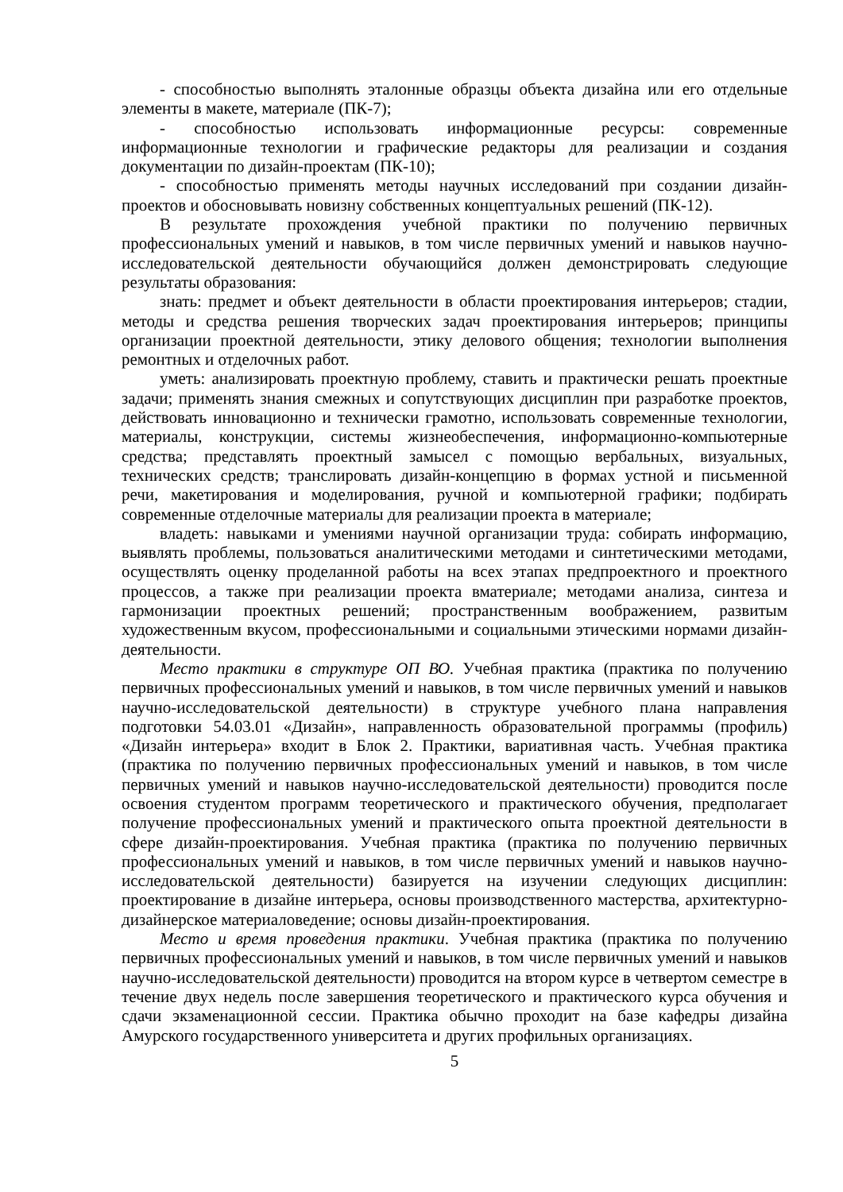- способностью выполнять эталонные образцы объекта дизайна или его отдельные элементы в макете, материале (ПК-7);
- способностью использовать информационные ресурсы: современные информационные технологии и графические редакторы для реализации и создания документации по дизайн-проектам (ПК-10);
- способностью применять методы научных исследований при создании дизайн-проектов и обосновывать новизну собственных концептуальных решений (ПК-12).
В результате прохождения учебной практики по получению первичных профессиональных умений и навыков, в том числе первичных умений и навыков научно-исследовательской деятельности обучающийся должен демонстрировать следующие результаты образования:
знать: предмет и объект деятельности в области проектирования интерьеров; стадии, методы и средства решения творческих задач проектирования интерьеров; принципы организации проектной деятельности, этику делового общения; технологии выполнения ремонтных и отделочных работ.
уметь: анализировать проектную проблему, ставить и практически решать проектные задачи; применять знания смежных и сопутствующих дисциплин при разработке проектов, действовать инновационно и технически грамотно, использовать современные технологии, материалы, конструкции, системы жизнеобеспечения, информационно-компьютерные средства; представлять проектный замысел с помощью вербальных, визуальных, технических средств; транслировать дизайн-концепцию в формах устной и письменной речи, макетирования и моделирования, ручной и компьютерной графики; подбирать современные отделочные материалы для реализации проекта в материале;
владеть: навыками и умениями научной организации труда: собирать информацию, выявлять проблемы, пользоваться аналитическими методами и синтетическими методами, осуществлять оценку проделанной работы на всех этапах предпроектного и проектного процессов, а также при реализации проекта вматериале; методами анализа, синтеза и гармонизации проектных решений; пространственным воображением, развитым художественным вкусом, профессиональными и социальными этическими нормами дизайн-деятельности.
Место практики в структуре ОП ВО. Учебная практика (практика по получению первичных профессиональных умений и навыков, в том числе первичных умений и навыков научно-исследовательской деятельности) в структуре учебного плана направления подготовки 54.03.01 «Дизайн», направленность образовательной программы (профиль) «Дизайн интерьера» входит в Блок 2. Практики, вариативная часть. Учебная практика (практика по получению первичных профессиональных умений и навыков, в том числе первичных умений и навыков научно-исследовательской деятельности) проводится после освоения студентом программ теоретического и практического обучения, предполагает получение профессиональных умений и практического опыта проектной деятельности в сфере дизайн-проектирования. Учебная практика (практика по получению первичных профессиональных умений и навыков, в том числе первичных умений и навыков научно-исследовательской деятельности) базируется на изучении следующих дисциплин: проектирование в дизайне интерьера, основы производственного мастерства, архитектурно-дизайнерское материаловедение; основы дизайн-проектирования.
Место и время проведения практики. Учебная практика (практика по получению первичных профессиональных умений и навыков, в том числе первичных умений и навыков научно-исследовательской деятельности) проводится на втором курсе в четвертом семестре в течение двух недель после завершения теоретического и практического курса обучения и сдачи экзаменационной сессии. Практика обычно проходит на базе кафедры дизайна Амурского государственного университета и других профильных организациях.
5